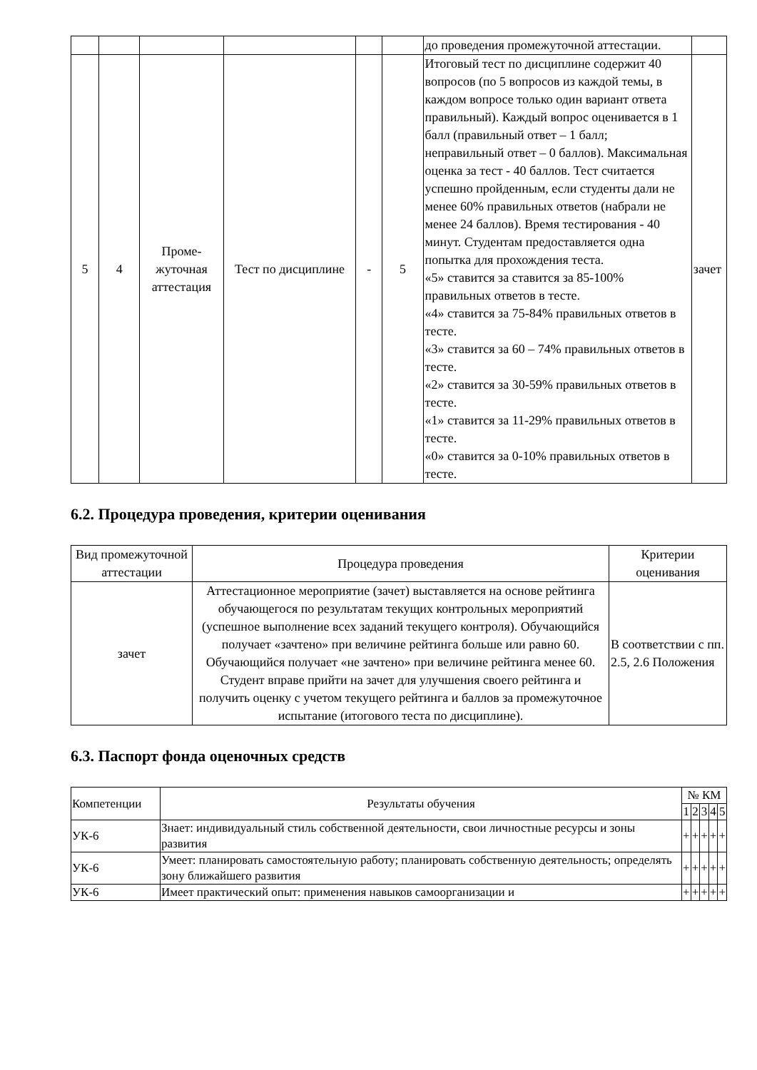| | | | | | | до проведения промежуточной аттестации. | |
| 5 | 4 | Проме- жуточная аттестация | Тест по дисциплине | - | 5 | Итоговый тест по дисциплине содержит 40 вопросов (по 5 вопросов из каждой темы, в каждом вопросе только один вариант ответа правильный). Каждый вопрос оценивается в 1 балл (правильный ответ – 1 балл; неправильный ответ – 0 баллов). Максимальная оценка за тест - 40 баллов. Тест считается успешно пройденным, если студенты дали не менее 60% правильных ответов (набрали не менее 24 баллов). Время тестирования - 40 минут. Студентам предоставляется одна попытка для прохождения теста. «5» ставится за ставится за 85-100% правильных ответов в тесте. «4» ставится за 75-84% правильных ответов в тесте. «3» ставится за 60 – 74% правильных ответов в тесте. «2» ставится за 30-59% правильных ответов в тесте. «1» ставится за 11-29% правильных ответов в тесте. «0» ставится за 0-10% правильных ответов в тесте. | зачет |
6.2. Процедура проведения, критерии оценивания
| Вид промежуточной аттестации | Процедура проведения | Критерии оценивания |
| --- | --- | --- |
| зачет | Аттестационное мероприятие (зачет) выставляется на основе рейтинга обучающегося по результатам текущих контрольных мероприятий (успешное выполнение всех заданий текущего контроля). Обучающийся получает «зачтено» при величине рейтинга больше или равно 60. Обучающийся получает «не зачтено» при величине рейтинга менее 60. Студент вправе прийти на зачет для улучшения своего рейтинга и получить оценку с учетом текущего рейтинга и баллов за промежуточное испытание (итогового теста по дисциплине). | В соответствии с пп. 2.5, 2.6 Положения |
6.3. Паспорт фонда оценочных средств
| Компетенции | Результаты обучения | № КМ | | | | |
| --- | --- | --- | --- | --- | --- | --- |
| | | 1 | 2 | 3 | 4 | 5 |
| УК-6 | Знает: индивидуальный стиль собственной деятельности, свои личностные ресурсы и зоны развития | + | + | + | + | + |
| УК-6 | Умеет: планировать самостоятельную работу; планировать собственную деятельность; определять зону ближайшего развития | + | + | + | + | + |
| УК-6 | Имеет практический опыт: применения навыков самоорганизации и | + | + | + | + | + |